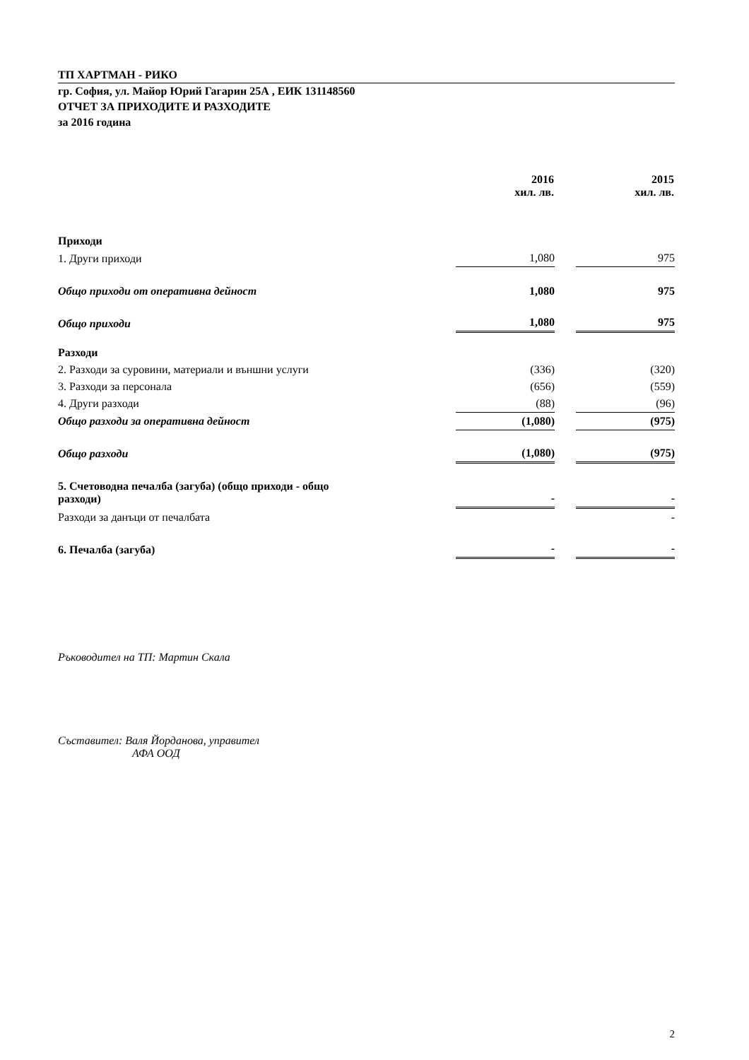ТП ХАРТМАН - РИКО
гр. София, ул. Майор Юрий Гагарин 25А , ЕИК 131148560
ОТЧЕТ ЗА ПРИХОДИТЕ И РАЗХОДИТЕ
за 2016 година
| | 2016 хил. лв. | | 2015 хил. лв. |
| --- | --- | --- | --- |
| Приходи | | | |
| 1. Други приходи | 1,080 | | 975 |
| Общо приходи от оперативна дейност | 1,080 | | 975 |
| Общо приходи | 1,080 | | 975 |
| Разходи | | | |
| 2. Разходи за суровини, материали и външни услуги | (336) | | (320) |
| 3. Разходи за персонала | (656) | | (559) |
| 4. Други разходи | (88) | | (96) |
| Общо разходи за оперативна дейност | (1,080) | | (975) |
| Общо разходи | (1,080) | | (975) |
| 5. Счетоводна печалба (загуба) (общо приходи - общо разходи) | - | | - |
| Разходи за данъци от печалбата | | | - |
| 6. Печалба (загуба) | - | | - |
Ръководител на ТП: Мартин Скала
Съставител: Валя Йорданова, управител
АФА ООД
2